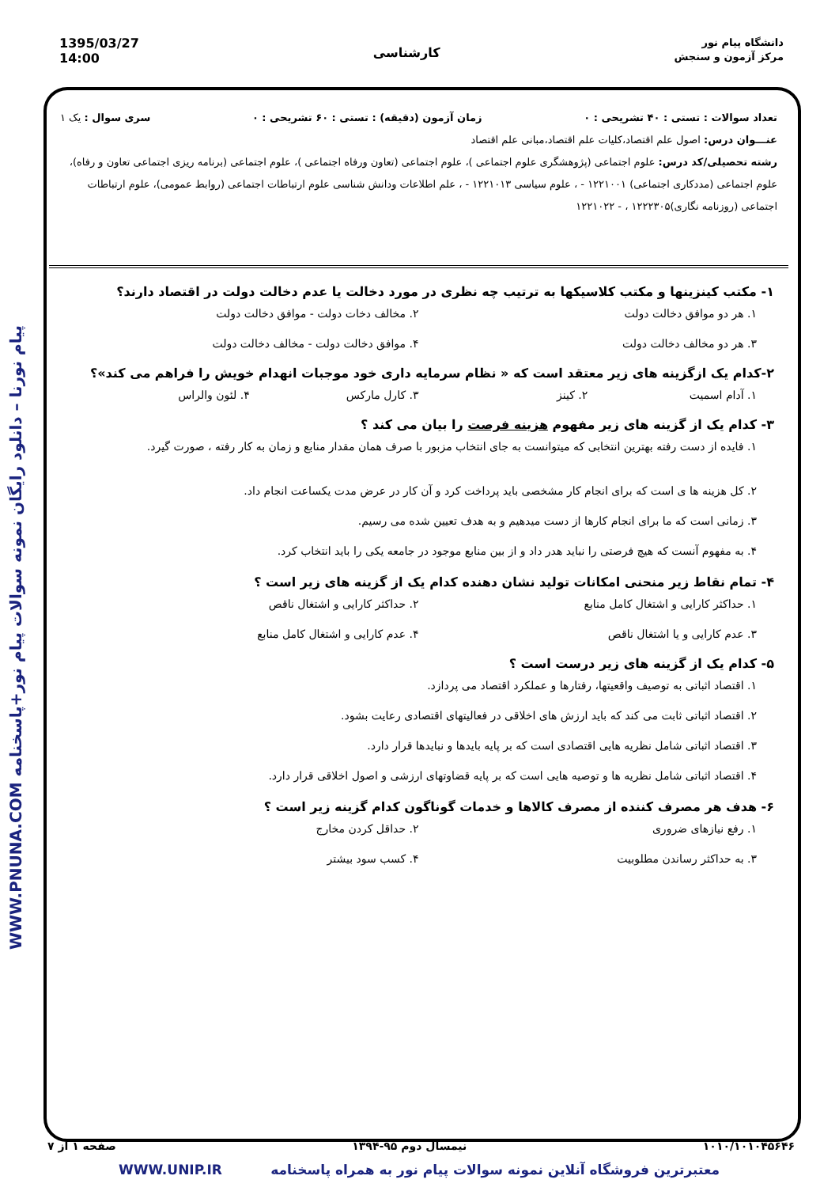دانشگاه پیام نور
مرکز آزمون و سنجش
کارشناسی
1395/03/27
14:00
WWW.PNUNA.COM پیام نورنا – دانلود رایگان نمونه سوالات پیام نور+پاسخنامه
تعداد سوالات : تستی : ۴۰ تشریحی : ۰ زمان آزمون (دقیقه) : تستی : ۶۰ تشریحی : ۰ سری سوال : یک ۱
عنـــوان درس: اصول علم اقتصاد،کلیات علم اقتصاد،مبانی علم اقتصاد
رشته تحصیلی/کد درس: علوم اجتماعی (پژوهشگری علوم اجتماعی )، علوم اجتماعی (تعاون ورفاه اجتماعی )، علوم اجتماعی (برنامه ریزی اجتماعی تعاون و رفاه)، علوم اجتماعی (مددکاری اجتماعی) ۱۲۲۱۰۰۱ - ، علوم سیاسی ۱۲۲۱۰۱۳ - ، علم اطلاعات ودانش شناسی علوم ارتباطات اجتماعی (روابط عمومی)، علوم ارتباطات اجتماعی (روزنامه نگاری)۱۲۲۲۳۰۵ ، - ۱۲۲۱۰۲۲
۱- مکتب کینزینها و مکتب کلاسیکها به ترتیب چه نظری در مورد دخالت یا عدم دخالت دولت در اقتصاد دارند؟
۱. هر دو موافق دخالت دولت ۲. مخالف دخات دولت - موافق دخالت دولت ۳. هر دو مخالف دخالت دولت ۴. موافق دخالت دولت - مخالف دخالت دولت
۲-کدام یک ازگزینه های زیر معتقد است که « نظام سرمایه داری خود موجبات انهدام خویش را فراهم می کند»؟
۱. آدام اسمیت ۲. کینز ۳. کارل مارکس ۴. لئون والراس
۳- کدام یک از گزینه های زیر مفهوم هزینه فرصت را بیان می کند ؟
۱. فایده از دست رفته بهترین انتخابی که میتوانست به جای انتخاب مزبور با صرف همان مقدار منابع و زمان به کار رفته ، صورت گیرد.
۲. کل هزینه ها ی است که برای انجام کار مشخصی باید پرداخت کرد و آن کار در عرض مدت یکساعت انجام داد.
۳. زمانی است که ما برای انجام کارها از دست میدهیم و به هدف تعیین شده می رسیم.
۴. به مفهوم آنست که هیچ فرصتی را نباید هدر داد و از بین منابع موجود در جامعه یکی را باید انتخاب کرد.
۴- تمام نقاط زیر منحنی امکانات تولید نشان دهنده کدام یک از گزینه های زیر است ؟
۱. حداکثر کارایی و اشتغال کامل منابع ۲. حداکثر کارایی و اشتغال ناقص ۳. عدم کارایی و یا اشتغال ناقص ۴. عدم کارایی و اشتغال کامل منابع
۵- کدام یک از گزینه های زیر درست است ؟
۱. اقتصاد اثباتی به توصیف واقعیتها، رفتارها و عملکرد اقتصاد می پردازد.
۲. اقتصاد اثباتی ثابت می کند که باید ارزش های اخلاقی در فعالیتهای اقتصادی رعایت بشود.
۳. اقتصاد اثباتی شامل نظریه هایی اقتصادی است که بر پایه بایدها و نبایدها قرار دارد.
۴. اقتصاد اثباتی شامل نظریه ها و توصیه هایی است که بر پایه قضاوتهای ارزشی و اصول اخلاقی قرار دارد.
۶- هدف هر مصرف کننده از مصرف کالاها و خدمات گوناگون کدام گزینه زیر است ؟
۱. رفع نیازهای ضروری ۲. حداقل کردن مخارج ۳. به حداکثر رساندن مطلوبیت ۴. کسب سود بیشتر
۱۰۱۰/۱۰۱۰۴۵۶۴۶ نیمسال دوم ۹۵-۱۳۹۴ صفحه ۱ از ۷
معتبرترین فروشگاه آنلاین نمونه سوالات پیام نور به همراه پاسخنامه WWW.UNIP.IR